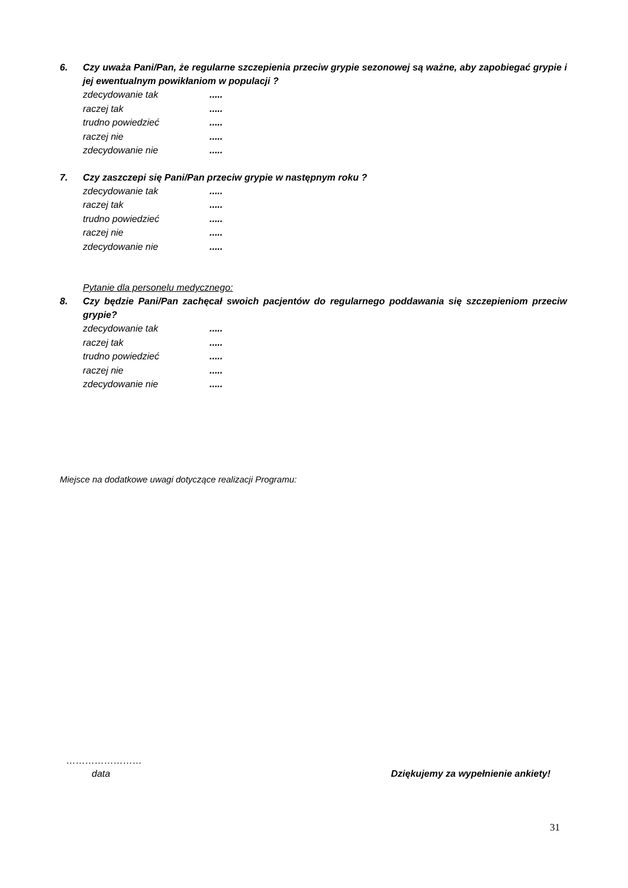6. Czy uważa Pani/Pan, że regularne szczepienia przeciw grypie sezonowej są ważne, aby zapobiegać grypie i jej ewentualnym powikłaniom w populacji ?
zdecydowanie tak.....
raczej tak.....
trudno powiedzieć.....
raczej nie.....
zdecydowanie nie.....
7. Czy zaszczepi się Pani/Pan przeciw grypie w następnym roku ?
zdecydowanie tak.....
raczej tak.....
trudno powiedzieć.....
raczej nie.....
zdecydowanie nie.....
Pytanie dla personelu medycznego:
8. Czy będzie Pani/Pan zachęcał swoich pacjentów do regularnego poddawania się szczepieniom przeciw grypie?
zdecydowanie tak.....
raczej tak.....
trudno powiedzieć.....
raczej nie.....
zdecydowanie nie.....
Miejsce na dodatkowe uwagi dotyczące realizacji Programu:
……………………
data Dziękujemy za wypełnienie ankiety!
31